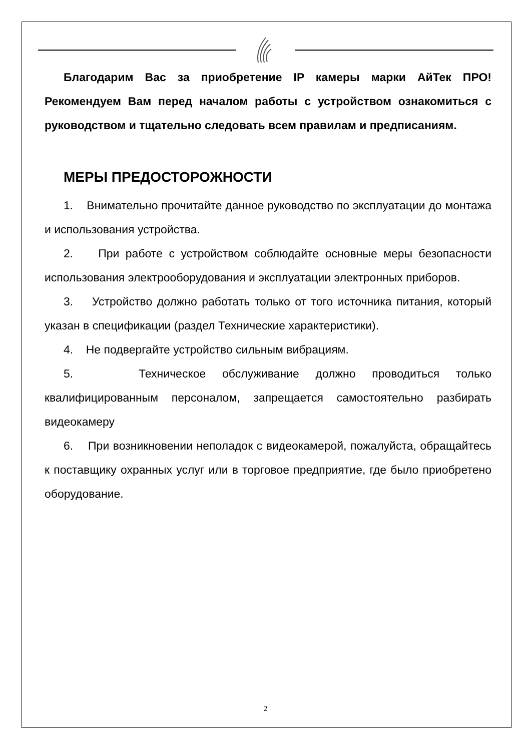Благодарим Вас за приобретение IP камеры марки АйТек ПРО! Рекомендуем Вам перед началом работы с устройством ознакомиться с руководством и тщательно следовать всем правилам и предписаниям.
МЕРЫ ПРЕДОСТОРОЖНОСТИ
1. Внимательно прочитайте данное руководство по эксплуатации до монтажа и использования устройства.
2. При работе с устройством соблюдайте основные меры безопасности использования электрооборудования и эксплуатации электронных приборов.
3. Устройство должно работать только от того источника питания, который указан в спецификации (раздел Технические характеристики).
4. Не подвергайте устройство сильным вибрациям.
5. Техническое обслуживание должно проводиться только квалифицированным персоналом, запрещается самостоятельно разбирать видеокамеру
6. При возникновении неполадок с видеокамерой, пожалуйста, обращайтесь к поставщику охранных услуг или в торговое предприятие, где было приобретено оборудование.
2